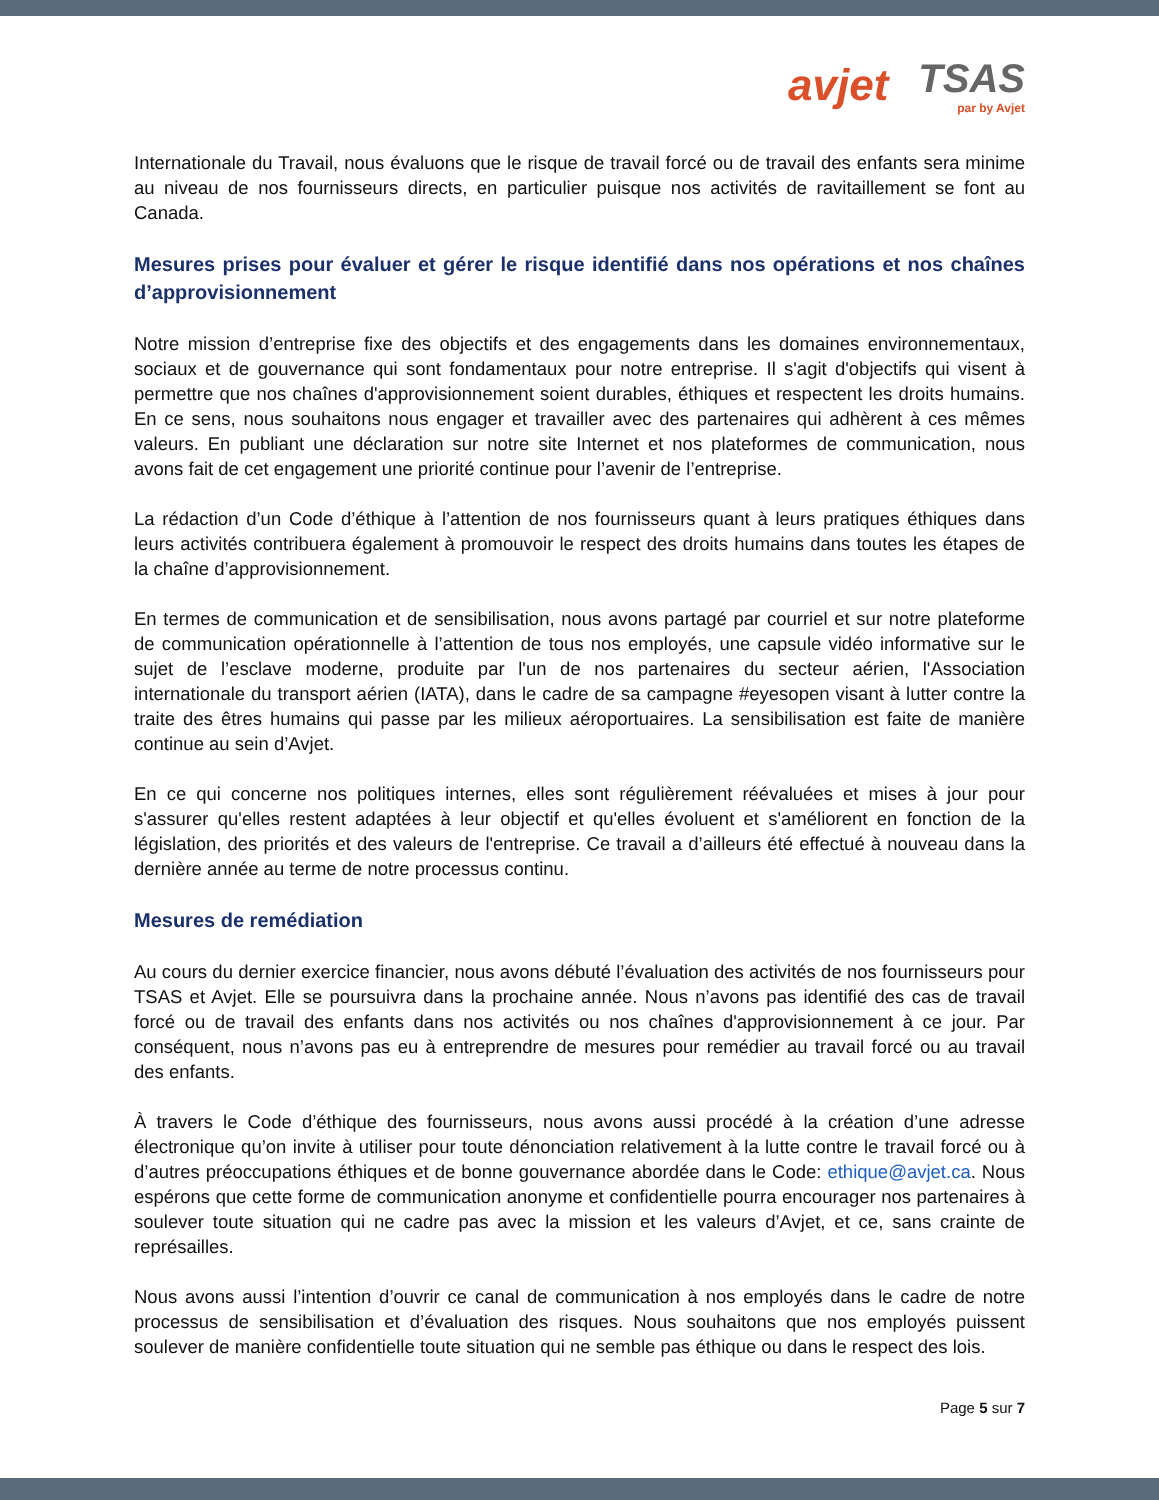avjet TSAS
par by Avjet
Internationale du Travail, nous évaluons que le risque de travail forcé ou de travail des enfants sera minime au niveau de nos fournisseurs directs, en particulier puisque nos activités de ravitaillement se font au Canada.
Mesures prises pour évaluer et gérer le risque identifié dans nos opérations et nos chaînes d’approvisionnement
Notre mission d’entreprise fixe des objectifs et des engagements dans les domaines environnementaux, sociaux et de gouvernance qui sont fondamentaux pour notre entreprise. Il s'agit d'objectifs qui visent à permettre que nos chaînes d'approvisionnement soient durables, éthiques et respectent les droits humains. En ce sens, nous souhaitons nous engager et travailler avec des partenaires qui adhèrent à ces mêmes valeurs. En publiant une déclaration sur notre site Internet et nos plateformes de communication, nous avons fait de cet engagement une priorité continue pour l’avenir de l’entreprise.
La rédaction d’un Code d’éthique à l’attention de nos fournisseurs quant à leurs pratiques éthiques dans leurs activités contribuera également à promouvoir le respect des droits humains dans toutes les étapes de la chaîne d’approvisionnement.
En termes de communication et de sensibilisation, nous avons partagé par courriel et sur notre plateforme de communication opérationnelle à l’attention de tous nos employés, une capsule vidéo informative sur le sujet de l’esclave moderne, produite par l'un de nos partenaires du secteur aérien, l'Association internationale du transport aérien (IATA), dans le cadre de sa campagne #eyesopen visant à lutter contre la traite des êtres humains qui passe par les milieux aéroportuaires. La sensibilisation est faite de manière continue au sein d’Avjet.
En ce qui concerne nos politiques internes, elles sont régulièrement réévaluées et mises à jour pour s'assurer qu'elles restent adaptées à leur objectif et qu'elles évoluent et s'améliorent en fonction de la législation, des priorités et des valeurs de l'entreprise. Ce travail a d’ailleurs été effectué à nouveau dans la dernière année au terme de notre processus continu.
Mesures de remédiation
Au cours du dernier exercice financier, nous avons débuté l’évaluation des activités de nos fournisseurs pour TSAS et Avjet. Elle se poursuivra dans la prochaine année. Nous n’avons pas identifié des cas de travail forcé ou de travail des enfants dans nos activités ou nos chaînes d'approvisionnement à ce jour. Par conséquent, nous n’avons pas eu à entreprendre de mesures pour remédier au travail forcé ou au travail des enfants.
À travers le Code d’éthique des fournisseurs, nous avons aussi procédé à la création d’une adresse électronique qu’on invite à utiliser pour toute dénonciation relativement à la lutte contre le travail forcé ou à d’autres préoccupations éthiques et de bonne gouvernance abordée dans le Code: ethique@avjet.ca. Nous espérons que cette forme de communication anonyme et confidentielle pourra encourager nos partenaires à soulever toute situation qui ne cadre pas avec la mission et les valeurs d’Avjet, et ce, sans crainte de représailles.
Nous avons aussi l’intention d’ouvrir ce canal de communication à nos employés dans le cadre de notre processus de sensibilisation et d’évaluation des risques. Nous souhaitons que nos employés puissent soulever de manière confidentielle toute situation qui ne semble pas éthique ou dans le respect des lois.
Page 5 sur 7